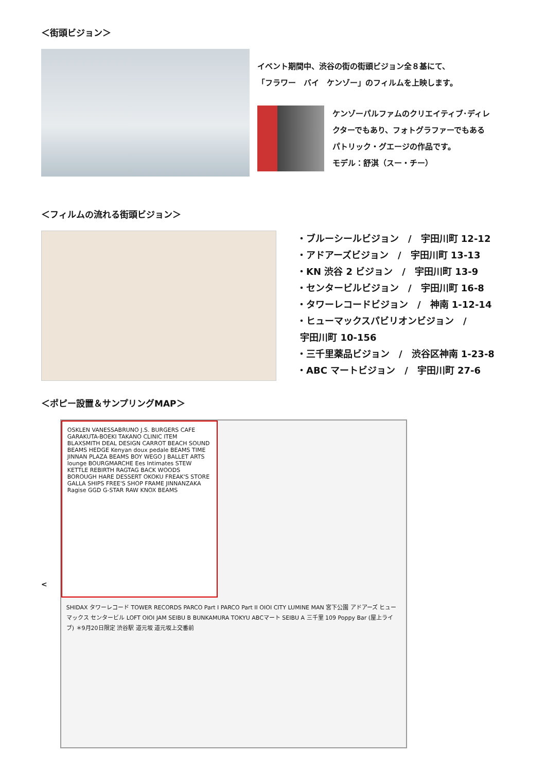＜街頭ビジョン＞
イベント期間中、渋谷の街の街頭ビジョン全８基にて、
「フラワー　バイ　ケンゾー」のフィルムを上映します。
ケンゾーパルファムのクリエイティブ･ディレ
クターでもあり、フォトグラファーでもある
パトリック・グエージの作品です。
モデル：舒淇（スー・チー）
＜フィルムの流れる街頭ビジョン＞
・ブルーシールビジョン　/　宇田川町 12-12
・アドアーズビジョン　/　宇田川町 13-13
・KN 渋谷 2 ビジョン　/　宇田川町 13-9
・センタービルビジョン　/　宇田川町 16-8
・タワーレコードビジョン　/　神南 1-12-14
・ヒューマックスパビリオンビジョン　/
宇田川町 10-156
・三千里薬品ビジョン　/　渋谷区神南 1-23-8
・ABC マートビジョン　/　宇田川町 27-6
＜ポピー設置＆サンプリングMAP＞
<
OSKLEN VANESSABRUNO J.S. BURGERS CAFE GARAKUTA-BOEKI TAKANO CLINIC ITEM BLAXSMITH DEAL DESIGN CARROT BEACH SOUND BEAMS HEDGE Kenyan doux pedale BEAMS TIME JINNAN PLAZA BEAMS BOY WEGO J BALLET ARTS lounge BOURGMARCHE Ees Intimates STEW KETTLE REBIRTH RAGTAG BACK WOODS BOROUGH HARE DESSERT OKOKU FREAK'S STORE GALLA SHIPS FREE'S SHOP FRAME JINNANZAKA Ragise GGD G-STAR RAW KNOX BEAMS
SHIDAX タワーレコード TOWER RECORDS PARCO Part I PARCO Part II OIOI CITY LUMINE MAN 宮下公園 アドアーズ ヒューマックス センタービル LOFT OIOI JAM SEIBU B BUNKAMURA TOKYU ABCマート SEIBU A 三千里 109 Poppy Bar (屋上ライブ) ＊9月20日限定 渋谷駅 道元坂 道元坂上交番前